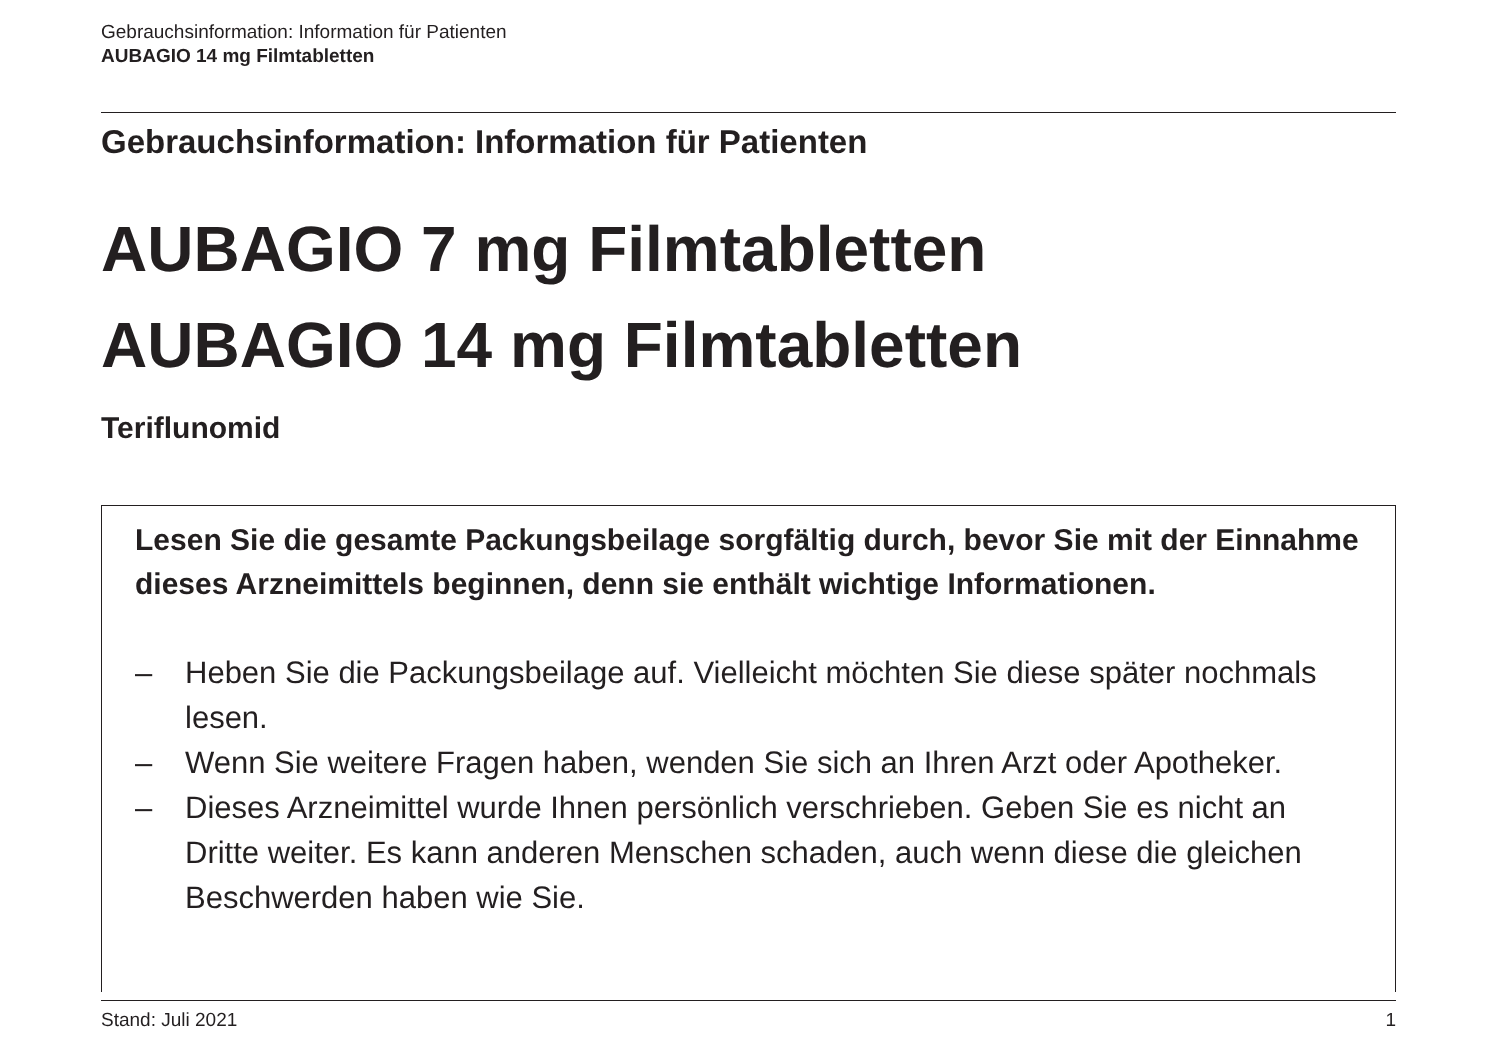Gebrauchsinformation: Information für Patienten
AUBAGIO 14 mg Filmtabletten
Gebrauchsinformation: Information für Patienten
AUBAGIO 7 mg Filmtabletten
AUBAGIO 14 mg Filmtabletten
Teriflunomid
Lesen Sie die gesamte Packungsbeilage sorgfältig durch, bevor Sie mit der Einnahme dieses Arzneimittels beginnen, denn sie enthält wichtige Informationen.
– Heben Sie die Packungsbeilage auf. Vielleicht möchten Sie diese später nochmals lesen.
– Wenn Sie weitere Fragen haben, wenden Sie sich an Ihren Arzt oder Apotheker.
– Dieses Arzneimittel wurde Ihnen persönlich verschrieben. Geben Sie es nicht an Dritte weiter. Es kann anderen Menschen schaden, auch wenn diese die gleichen Beschwerden haben wie Sie.
Stand: Juli 2021 1